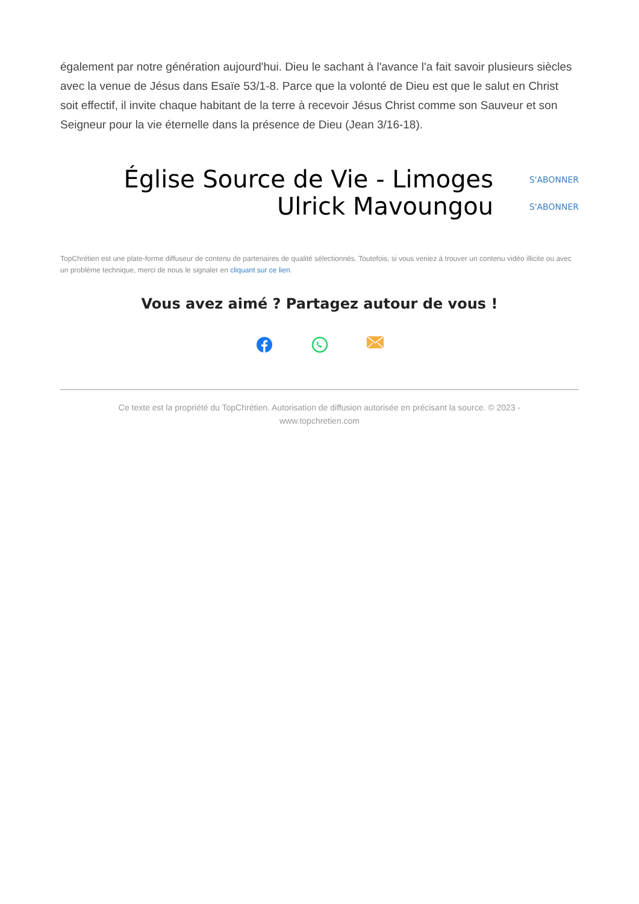également par notre génération aujourd'hui. Dieu le sachant à l'avance l'a fait savoir plusieurs siècles avec la venue de Jésus dans Esaïe 53/1-8. Parce que la volonté de Dieu est que le salut en Christ soit effectif, il invite chaque habitant de la terre à recevoir Jésus Christ comme son Sauveur et son Seigneur pour la vie éternelle dans la présence de Dieu (Jean 3/16-18).
Église Source de Vie - Limoges
S'ABONNER
Ulrick Mavoungou
S'ABONNER
TopChrétien est une plate-forme diffuseur de contenu de partenaires de qualité sélectionnés. Toutefois, si vous veniez à trouver un contenu vidéo illicite ou avec un problème technique, merci de nous le signaler en cliquant sur ce lien.
Vous avez aimé ? Partagez autour de vous !
Ce texte est la propriété du TopChrétien. Autorisation de diffusion autorisée en précisant la source. © 2023 -
www.topchretien.com